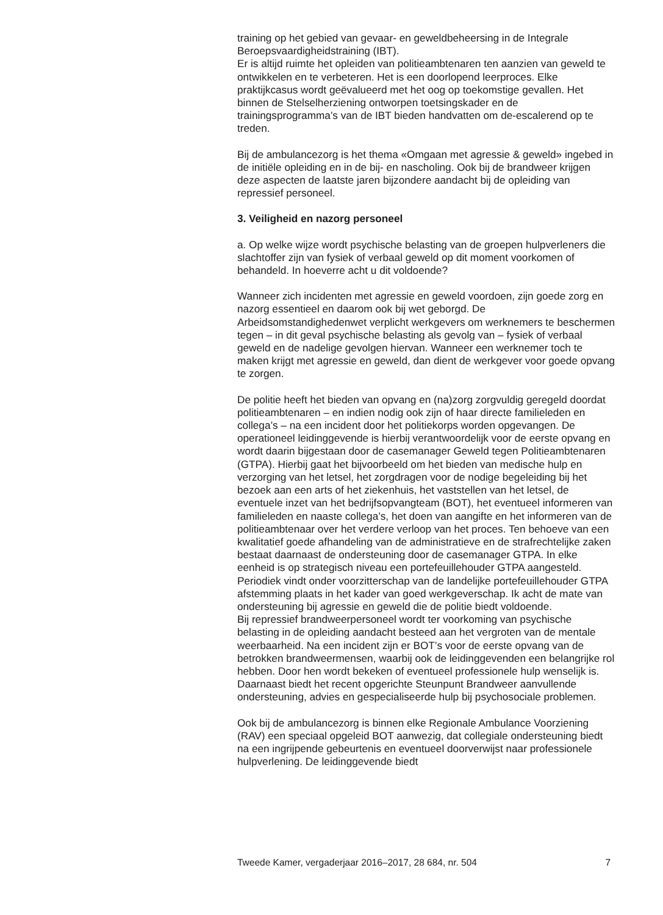training op het gebied van gevaar- en geweldbeheersing in de Integrale Beroepsvaardigheidstraining (IBT).
Er is altijd ruimte het opleiden van politieambtenaren ten aanzien van geweld te ontwikkelen en te verbeteren. Het is een doorlopend leerproces. Elke praktijkcasus wordt geëvalueerd met het oog op toekomstige gevallen. Het binnen de Stelselherziening ontworpen toetsingskader en de trainingsprogramma’s van de IBT bieden handvatten om de-escalerend op te treden.
Bij de ambulancezorg is het thema «Omgaan met agressie & geweld» ingebed in de initiële opleiding en in de bij- en nascholing. Ook bij de brandweer krijgen deze aspecten de laatste jaren bijzondere aandacht bij de opleiding van repressief personeel.
3. Veiligheid en nazorg personeel
a. Op welke wijze wordt psychische belasting van de groepen hulpverleners die slachtoffer zijn van fysiek of verbaal geweld op dit moment voorkomen of behandeld. In hoeverre acht u dit voldoende?
Wanneer zich incidenten met agressie en geweld voordoen, zijn goede zorg en nazorg essentieel en daarom ook bij wet geborgd. De Arbeidsomstandighedenwet verplicht werkgevers om werknemers te beschermen tegen – in dit geval psychische belasting als gevolg van – fysiek of verbaal geweld en de nadelige gevolgen hiervan. Wanneer een werknemer toch te maken krijgt met agressie en geweld, dan dient de werkgever voor goede opvang te zorgen.
De politie heeft het bieden van opvang en (na)zorg zorgvuldig geregeld doordat politieambtenaren – en indien nodig ook zijn of haar directe familieleden en collega’s – na een incident door het politiekorps worden opgevangen. De operationeel leidinggevende is hierbij verantwoordelijk voor de eerste opvang en wordt daarin bijgestaan door de casemanager Geweld tegen Politieambtenaren (GTPA). Hierbij gaat het bijvoorbeeld om het bieden van medische hulp en verzorging van het letsel, het zorgdragen voor de nodige begeleiding bij het bezoek aan een arts of het ziekenhuis, het vaststellen van het letsel, de eventuele inzet van het bedrijfsopvangteam (BOT), het eventueel informeren van familieleden en naaste collega’s, het doen van aangifte en het informeren van de politieambtenaar over het verdere verloop van het proces. Ten behoeve van een kwalitatief goede afhandeling van de administratieve en de strafrechtelijke zaken bestaat daarnaast de ondersteuning door de casemanager GTPA. In elke eenheid is op strategisch niveau een portefeuillehouder GTPA aangesteld. Periodiek vindt onder voorzitterschap van de landelijke portefeuillehouder GTPA afstemming plaats in het kader van goed werkgeverschap. Ik acht de mate van ondersteuning bij agressie en geweld die de politie biedt voldoende.
Bij repressief brandweerpersoneel wordt ter voorkoming van psychische belasting in de opleiding aandacht besteed aan het vergroten van de mentale weerbaarheid. Na een incident zijn er BOT’s voor de eerste opvang van de betrokken brandweermensen, waarbij ook de leidinggevenden een belangrijke rol hebben. Door hen wordt bekeken of eventueel professionele hulp wenselijk is. Daarnaast biedt het recent opgerichte Steunpunt Brandweer aanvullende ondersteuning, advies en gespecialiseerde hulp bij psychosociale problemen.
Ook bij de ambulancezorg is binnen elke Regionale Ambulance Voorziening (RAV) een speciaal opgeleid BOT aanwezig, dat collegiale ondersteuning biedt na een ingrijpende gebeurtenis en eventueel doorverwijst naar professionele hulpverlening. De leidinggevende biedt
Tweede Kamer, vergaderjaar 2016–2017, 28 684, nr. 504 7